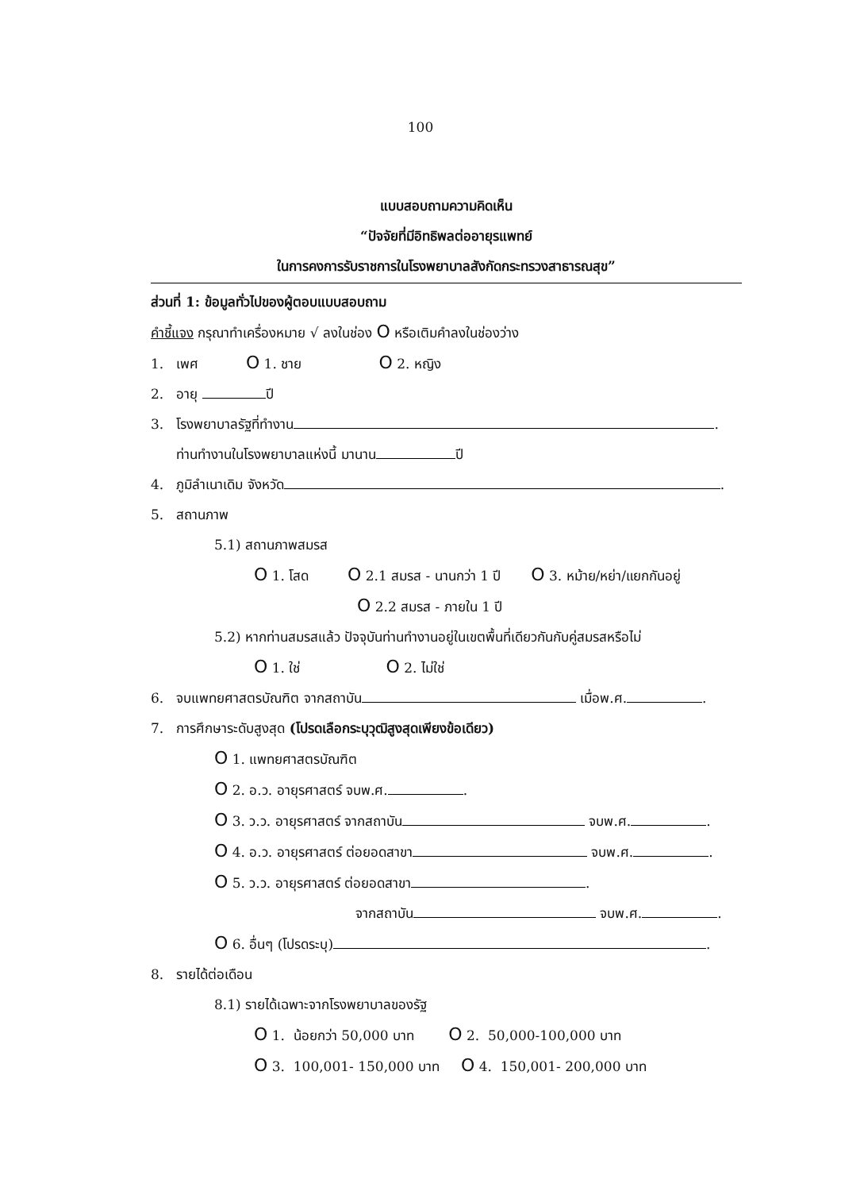100
แบบสอบถามความคิดเห็น
“ปัจจัยที่มีอิทธิพลต่ออายุรแพทย์
ในการคงการรับราชการในโรงพยาบาลสังกัดกระทรวงสาธารณสุข”
ส่วนที่ 1: ข้อมูลทั่วไปของผู้ตอบแบบสอบถาม
คำชี้แจง กรุณาทำเครื่องหมาย √ ลงในช่อง O หรือเติมคำลงในช่องว่าง
1. เพศ O 1. ชาย O 2. หญิง
2. อายุ ปี
3. โรงพยาบาลรัฐที่ทำงาน .
ท่านทำงานในโรงพยาบาลแห่งนี้ มานาน ปี
4. ภูมิลำเนาเดิม จังหวัด .
5. สถานภาพ
5.1) สถานภาพสมรส
O 1. โสด O 2.1 สมรส - นานกว่า 1 ปี O 3. หม้าย/หย่า/แยกกันอยู่
O 2.2 สมรส - ภายใน 1 ปี
5.2) หากท่านสมรสแล้ว ปัจจุบันท่านทำงานอยู่ในเขตพื้นที่เดียวกันกับคู่สมรสหรือไม่
O 1. ใช่ O 2. ไม่ใช่
6. จบแพทยศาสตรบัณฑิต จากสถาบัน เมื่อพ.ศ. .
7. การศึกษาระดับสูงสุด (โปรดเลือกระบุวุฒิสูงสุดเพียงข้อเดียว)
O 1. แพทยศาสตรบัณฑิต
O 2. อ.ว. อายุรศาสตร์ จบพ.ศ. .
O 3. ว.ว. อายุรศาสตร์ จากสถาบัน จบพ.ศ. .
O 4. อ.ว. อายุรศาสตร์ ต่อยอดสาขา จบพ.ศ. .
O 5. ว.ว. อายุรศาสตร์ ต่อยอดสาขา .
จากสถาบัน จบพ.ศ. .
O 6. อื่นๆ (โปรดระบุ) .
8. รายได้ต่อเดือน
8.1) รายได้เฉพาะจากโรงพยาบาลของรัฐ
O 1. น้อยกว่า 50,000 บาท O 2. 50,000-100,000 บาท
O 3. 100,001- 150,000 บาท O 4. 150,001- 200,000 บาท